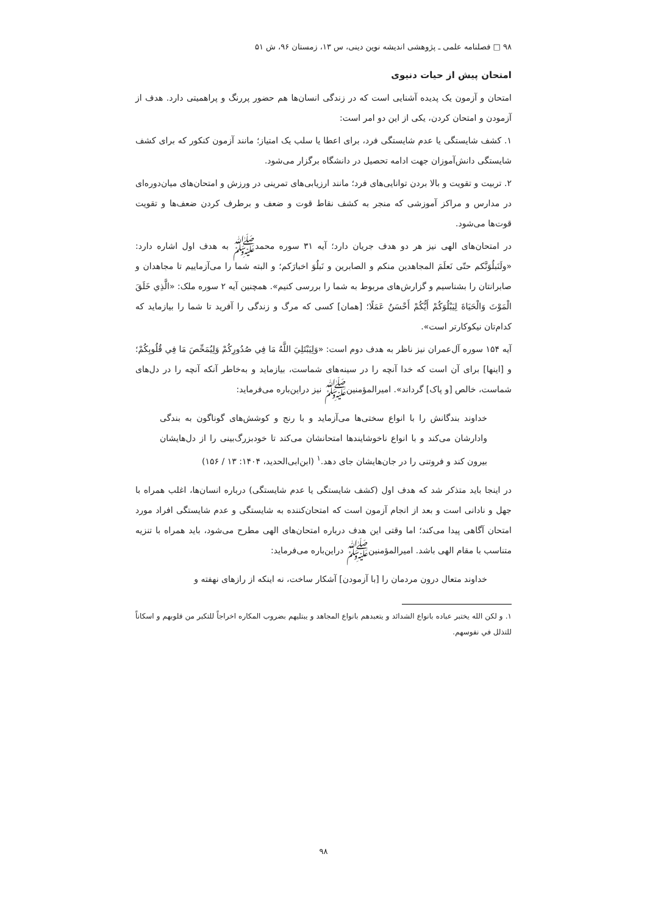۹۸ □ فصلنامه علمی ـ پژوهشی اندیشه نوین دینی، س ۱۳، زمستان ۹۶، ش ۵۱
امتحان پیش از حیات دنیوی
امتحان و آزمون یک پدیده آشنایی است که در زندگی انسان‌ها هم حضور پررنگ و پراهمیتی دارد. هدف از آزمودن و امتحان کردن، یکی از این دو امر است:
۱. کشف شایستگی یا عدم شایستگی فرد، برای اعطا یا سلب یک امتیاز؛ مانند آزمون کنکور که برای کشف شایستگی دانش‌آموزان جهت ادامه تحصیل در دانشگاه برگزار می‌شود.
۲. تربیت و تقویت و بالا بردن توانایی‌های فرد؛ مانند ارزیابی‌های تمرینی در ورزش و امتحان‌های میان‌دوره‌ای در مدارس و مراکز آموزشی که منجر به کشف نقاط قوت و ضعف و برطرف کردن ضعف‌ها و تقویت قوت‌ها می‌شود.
در امتحان‌های الهی نیز هر دو هدف جریان دارد؛ آیه ۳۱ سوره محمدﷺ به هدف اول اشاره دارد: «ولَنَبلُوَنَّکم حتّی نَعلَمَ المجاهدین منکم و الصابرین و نَبلُوَ اخبارَکم؛ و البته شما را می‌آزماییم تا مجاهدان و صابرانتان را بشناسیم و گزارش‌های مربوط به شما را بررسی کنیم». همچنین آیه ۲ سوره ملک: «الَّذِي خَلَقَ الْمَوْتَ وَالْحَيَاةَ لِيَبْلُوَكُمْ أَيُّكُمْ أَحْسَنُ عَمَلًا؛ [همان] کسی که مرگ و زندگی را آفرید تا شما را بیازماید که کدام‌تان نیکوکارتر است».
آیه ۱۵۴ سوره آل‌عمران نیز ناظر به هدف دوم است: «وَلِيَبْتَلِيَ اللَّهُ مَا فِي صُدُورِكُمْ وَلِيُمَحِّصَ مَا فِي قُلُوبِكُمْ؛ و [اینها] برای آن است که خدا آنچه را در سینه‌های شماست، بیازماید و به‌خاطر آنکه آنچه را در دل‌های شماست، خالص [و پاک] گرداند». امیرالمؤمنین‌ﷺ نیز دراین‌باره می‌فرماید:
خداوند بندگانش را با انواع سختی‌ها می‌آزماید و با رنج و کوشش‌های گوناگون به بندگی وادارشان می‌کند و با انواع ناخوشایندها امتحانشان می‌کند تا خودبزرگ‌بینی را از دل‌هایشان بیرون کند و فروتنی را در جان‌هایشان جای دهد.<sup>۱</sup> (ابن‌ابی‌الحدید، ۱۴۰۴: ۱۳ / ۱۵۶)
در اینجا باید متذکر شد که هدف اول (کشف شایستگی یا عدم شایستگی) درباره انسان‌ها، اغلب همراه با جهل و نادانی است و بعد از انجام آزمون است که امتحان‌کننده به شایستگی و عدم شایستگی افراد مورد امتحان آگاهی پیدا می‌کند؛ اما وقتی این هدف درباره امتحان‌های الهی مطرح می‌شود، باید همراه با تنزیه متناسب با مقام الهی باشد. امیرالمؤمنین‌ﷺ دراین‌باره می‌فرماید:
خداوند متعال درون مردمان را [با آزمودن] آشکار ساخت، نه اینکه از رازهای نهفته و
۱. و لکن الله یختبر عباده بانواع الشدائد و یتعبدهم بانواع المجاهد و یبتلیهم بضروب المکاره اخراجاً للتکبر من قلوبهم و اسکاناً للتذلل في نفوسهم.
۹۸